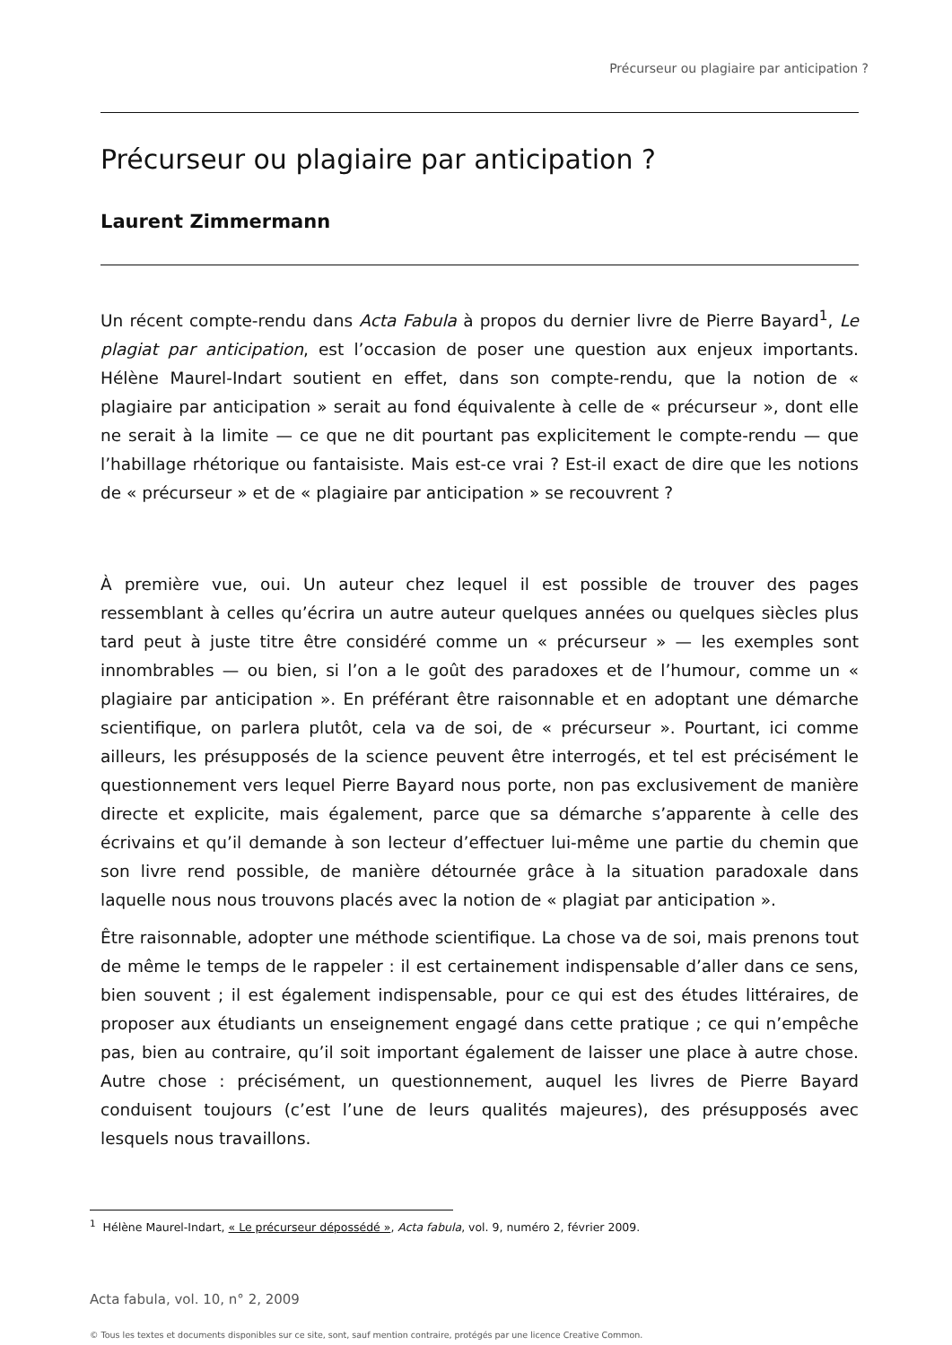Précurseur ou plagiaire par anticipation ?
Précurseur ou plagiaire par anticipation ?
Laurent Zimmermann
Un récent compte-rendu dans Acta Fabula à propos du dernier livre de Pierre Bayard<sup>1</sup>, Le plagiat par anticipation, est l’occasion de poser une question aux enjeux importants. Hélène Maurel-Indart soutient en effet, dans son compte-rendu, que la notion de « plagiaire par anticipation » serait au fond équivalente à celle de « précurseur », dont elle ne serait à la limite — ce que ne dit pourtant pas explicitement le compte-rendu — que l’habillage rhétorique ou fantaisiste. Mais est-ce vrai ? Est-il exact de dire que les notions de « précurseur » et de « plagiaire par anticipation » se recouvrent ?
À première vue, oui. Un auteur chez lequel il est possible de trouver des pages ressemblant à celles qu’écrira un autre auteur quelques années ou quelques siècles plus tard peut à juste titre être considéré comme un « précurseur » — les exemples sont innombrables — ou bien, si l’on a le goût des paradoxes et de l’humour, comme un « plagiaire par anticipation ». En préférant être raisonnable et en adoptant une démarche scientifique, on parlera plutôt, cela va de soi, de « précurseur ». Pourtant, ici comme ailleurs, les présupposés de la science peuvent être interrogés, et tel est précisément le questionnement vers lequel Pierre Bayard nous porte, non pas exclusivement de manière directe et explicite, mais également, parce que sa démarche s’apparente à celle des écrivains et qu’il demande à son lecteur d’effectuer lui-même une partie du chemin que son livre rend possible, de manière détournée grâce à la situation paradoxale dans laquelle nous nous trouvons placés avec la notion de « plagiat par anticipation ».
Être raisonnable, adopter une méthode scientifique. La chose va de soi, mais prenons tout de même le temps de le rappeler : il est certainement indispensable d’aller dans ce sens, bien souvent ; il est également indispensable, pour ce qui est des études littéraires, de proposer aux étudiants un enseignement engagé dans cette pratique ; ce qui n’empêche pas, bien au contraire, qu’il soit important également de laisser une place à autre chose. Autre chose : précisément, un questionnement, auquel les livres de Pierre Bayard conduisent toujours (c’est l’une de leurs qualités majeures), des présupposés avec lesquels nous travaillons.
<sup>1</sup> Hélène Maurel-Indart, « Le précurseur dépossédé », Acta fabula, vol. 9, numéro 2, février 2009.
Acta fabula, vol. 10, n° 2, 2009
© Tous les textes et documents disponibles sur ce site, sont, sauf mention contraire, protégés par une licence Creative Common.